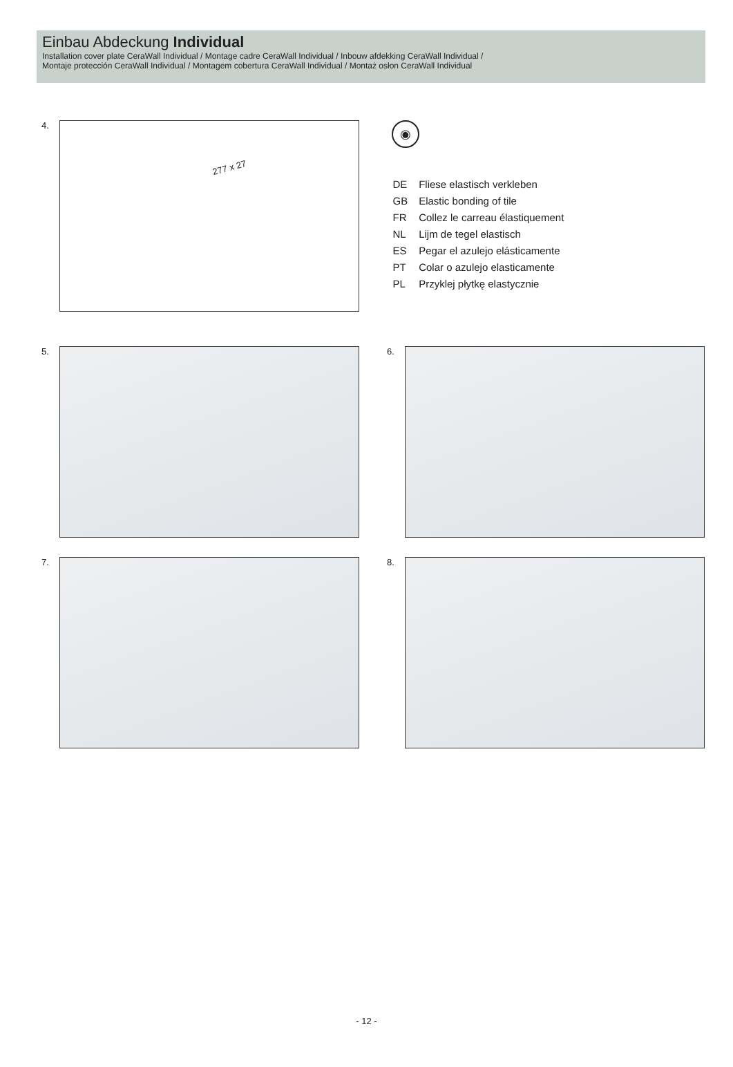Einbau Abdeckung Individual
Installation cover plate CeraWall Individual / Montage cadre CeraWall Individual / Inbouw afdekking CeraWall Individual /
Montaje protección CeraWall Individual / Montagem cobertura CeraWall Individual / Montaż osłon CeraWall Individual
4.
277 x 27
◉
| DE | Fliese elastisch verkleben |
| GB | Elastic bonding of tile |
| FR | Collez le carreau élastiquement |
| NL | Lijm de tegel elastisch |
| ES | Pegar el azulejo elásticamente |
| PT | Colar o azulejo elasticamente |
| PL | Przyklej płytkę elastycznie |
5. 6.
7. 8.
- 12 -